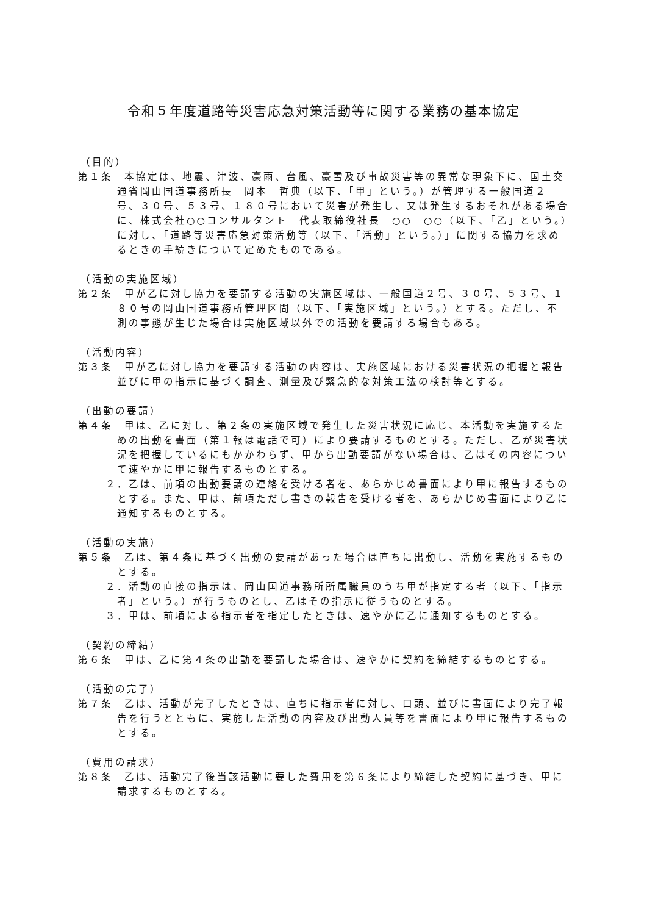令和５年度道路等災害応急対策活動等に関する業務の基本協定
（目的）
第１条　本協定は、地震、津波、豪雨、台風、豪雪及び事故災害等の異常な現象下に、国土交通省岡山国道事務所長　岡本　哲典（以下、「甲」という。）が管理する一般国道２号、３０号、５３号、１８０号において災害が発生し、又は発生するおそれがある場合に、株式会社○○コンサルタント　代表取締役社長　○○　○○（以下、「乙」という。）に対し、「道路等災害応急対策活動等（以下、「活動」という。）」に関する協力を求めるときの手続きについて定めたものである。
（活動の実施区域）
第２条　甲が乙に対し協力を要請する活動の実施区域は、一般国道２号、３０号、５３号、１８０号の岡山国道事務所管理区間（以下、「実施区域」という。）とする。ただし、不測の事態が生じた場合は実施区域以外での活動を要請する場合もある。
（活動内容）
第３条　甲が乙に対し協力を要請する活動の内容は、実施区域における災害状況の把握と報告並びに甲の指示に基づく調査、測量及び緊急的な対策工法の検討等とする。
（出動の要請）
第４条　甲は、乙に対し、第２条の実施区域で発生した災害状況に応じ、本活動を実施するための出動を書面（第１報は電話で可）により要請するものとする。ただし、乙が災害状況を把握しているにもかかわらず、甲から出動要請がない場合は、乙はその内容について速やかに甲に報告するものとする。
２．乙は、前項の出動要請の連絡を受ける者を、あらかじめ書面により甲に報告するものとする。また、甲は、前項ただし書きの報告を受ける者を、あらかじめ書面により乙に通知するものとする。
（活動の実施）
第５条　乙は、第４条に基づく出動の要請があった場合は直ちに出動し、活動を実施するものとする。
２．活動の直接の指示は、岡山国道事務所所属職員のうち甲が指定する者（以下、「指示者」という。）が行うものとし、乙はその指示に従うものとする。
３．甲は、前項による指示者を指定したときは、速やかに乙に通知するものとする。
（契約の締結）
第６条　甲は、乙に第４条の出動を要請した場合は、速やかに契約を締結するものとする。
（活動の完了）
第７条　乙は、活動が完了したときは、直ちに指示者に対し、口頭、並びに書面により完了報告を行うとともに、実施した活動の内容及び出動人員等を書面により甲に報告するものとする。
（費用の請求）
第８条　乙は、活動完了後当該活動に要した費用を第６条により締結した契約に基づき、甲に請求するものとする。